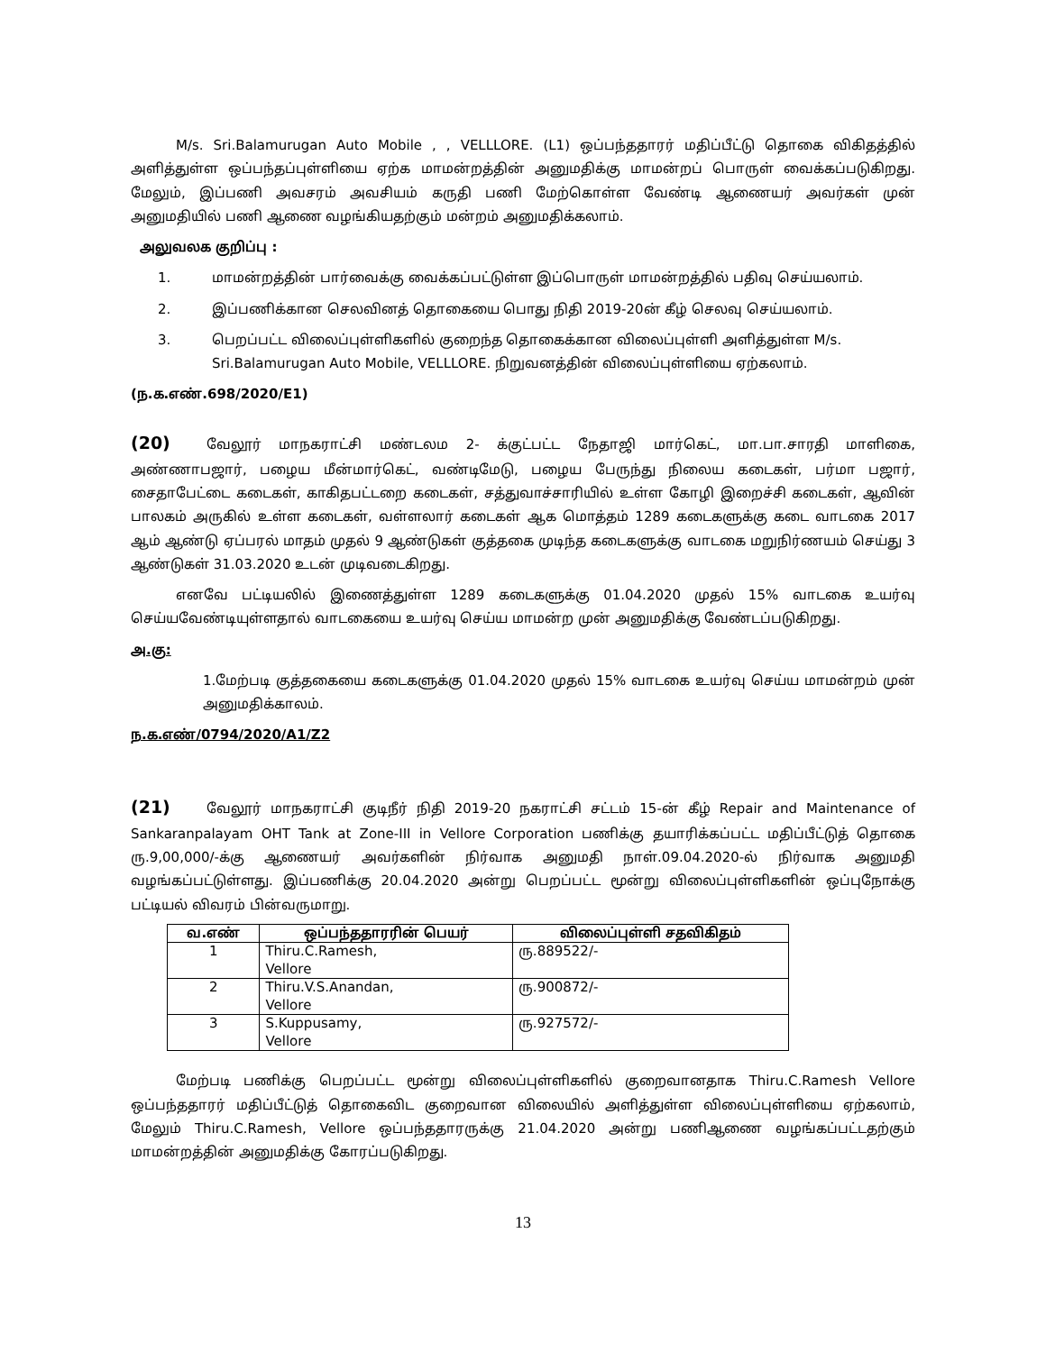M/s. Sri.Balamurugan Auto Mobile , , VELLLORE. (L1) ஒப்பந்ததாரர் மதிப்பீட்டு தொகை விகிதத்தில் அளித்துள்ள ஒப்பந்தப்புள்ளியை ஏற்க மாமன்றத்தின் அனுமதிக்கு மாமன்றப் பொருள் வைக்கப்படுகிறது. மேலும், இப்பணி அவசரம் அவசியம் கருதி பணி மேற்கொள்ள வேண்டி ஆணையர் அவர்கள் முன் அனுமதியில் பணி ஆணை வழங்கியதற்கும் மன்றம் அனுமதிக்கலாம்.
அலுவலக குறிப்பு :
1. மாமன்றத்தின் பார்வைக்கு வைக்கப்பட்டுள்ள இப்பொருள் மாமன்றத்தில் பதிவு செய்யலாம்.
2. இப்பணிக்கான செலவினத் தொகையை பொது நிதி 2019-20ன் கீழ் செலவு செய்யலாம்.
3. பெறப்பட்ட விலைப்புள்ளிகளில் குறைந்த தொகைக்கான விலைப்புள்ளி அளித்துள்ள M/s. Sri.Balamurugan Auto Mobile, VELLLORE. நிறுவனத்தின் விலைப்புள்ளியை ஏற்கலாம்.
(ந.க.எண்.698/2020/E1)
(20) வேலூர் மாநகராட்சி மண்டலம 2- க்குட்பட்ட நேதாஜி மார்கெட், மா.பா.சாரதி மாளிகை, அண்ணாபஜார், பழைய மீன்மார்கெட், வண்டிமேடு, பழைய பேருந்து நிலைய கடைகள், பர்மா பஜார், சைதாபேட்டை கடைகள், காகிதபட்டறை கடைகள், சத்துவாச்சாரியில் உள்ள கோழி இறைச்சி கடைகள், ஆவின் பாலகம் அருகில் உள்ள கடைகள், வள்ளலார் கடைகள் ஆக மொத்தம் 1289 கடைகளுக்கு கடை வாடகை 2017 ஆம் ஆண்டு ஏப்பரல் மாதம் முதல் 9 ஆண்டுகள் குத்தகை முடிந்த கடைகளுக்கு வாடகை மறுநிர்ணயம் செய்து 3 ஆண்டுகள் 31.03.2020 உடன் முடிவடைகிறது.
எனவே பட்டியலில் இணைத்துள்ள 1289 கடைகளுக்கு 01.04.2020 முதல் 15% வாடகை உயர்வு செய்யவேண்டியுள்ளதால் வாடகையை உயர்வு செய்ய மாமன்ற முன் அனுமதிக்கு வேண்டப்படுகிறது.
அ.கு:
1.மேற்படி குத்தகையை கடைகளுக்கு 01.04.2020 முதல் 15% வாடகை உயர்வு செய்ய மாமன்றம் முன் அனுமதிக்காலம்.
ந.க.எண்/0794/2020/A1/Z2
(21) வேலூர் மாநகராட்சி குடிநீர் நிதி 2019-20 நகராட்சி சட்டம் 15-ன் கீழ் Repair and Maintenance of Sankaranpalayam OHT Tank at Zone-III in Vellore Corporation பணிக்கு தயாரிக்கப்பட்ட மதிப்பீட்டுத் தொகை ரு.9,00,000/-க்கு ஆணையர் அவர்களின் நிர்வாக அனுமதி நாள்.09.04.2020-ல் நிர்வாக அனுமதி வழங்கப்பட்டுள்ளது. இப்பணிக்கு 20.04.2020 அன்று பெறப்பட்ட மூன்று விலைப்புள்ளிகளின் ஒப்புநோக்கு பட்டியல் விவரம் பின்வருமாறு.
| வ.எண் | ஒப்பந்ததாரரின் பெயர் | விலைப்புள்ளி சதவிகிதம் |
| --- | --- | --- |
| 1 | Thiru.C.Ramesh, Vellore | ரு.889522/- |
| 2 | Thiru.V.S.Anandan, Vellore | ரு.900872/- |
| 3 | S.Kuppusamy, Vellore | ரு.927572/- |
மேற்படி பணிக்கு பெறப்பட்ட மூன்று விலைப்புள்ளிகளில் குறைவானதாக Thiru.C.Ramesh Vellore ஒப்பந்ததாரர் மதிப்பீட்டுத் தொகைவிட குறைவான விலையில் அளித்துள்ள விலைப்புள்ளியை ஏற்கலாம், மேலும் Thiru.C.Ramesh, Vellore ஒப்பந்ததாரருக்கு 21.04.2020 அன்று பணிஆணை வழங்கப்பட்டதற்கும் மாமன்றத்தின் அனுமதிக்கு கோரப்படுகிறது.
13